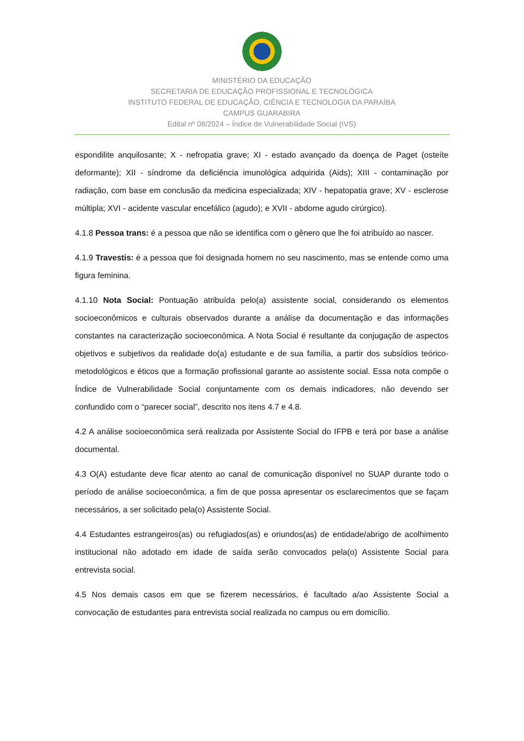MINISTÉRIO DA EDUCAÇÃO
SECRETARIA DE EDUCAÇÃO PROFISSIONAL E TECNOLÓGICA
INSTITUTO FEDERAL DE EDUCAÇÃO, CIÊNCIA E TECNOLOGIA DA PARAÍBA
CAMPUS GUARABIRA
Edital nº 08/2024 – Índice de Vulnerabilidade Social (IVS)
espondilite anquilosante; X - nefropatia grave; XI - estado avançado da doença de Paget (osteíte deformante); XII - síndrome da deficiência imunológica adquirida (Aids); XIII - contaminação por radiação, com base em conclusão da medicina especializada; XIV - hepatopatia grave; XV - esclerose múltipla; XVI - acidente vascular encefálico (agudo); e XVII - abdome agudo cirúrgico).
4.1.8 Pessoa trans: é a pessoa que não se identifica com o gênero que lhe foi atribuído ao nascer.
4.1.9 Travestis: é a pessoa que foi designada homem no seu nascimento, mas se entende como uma figura feminina.
4.1.10 Nota Social: Pontuação atribuída pelo(a) assistente social, considerando os elementos socioeconômicos e culturais observados durante a análise da documentação e das informações constantes na caracterização socioeconômica. A Nota Social é resultante da conjugação de aspectos objetivos e subjetivos da realidade do(a) estudante e de sua família, a partir dos subsídios teórico-metodológicos e éticos que a formação profissional garante ao assistente social. Essa nota compõe o Índice de Vulnerabilidade Social conjuntamente com os demais indicadores, não devendo ser confundido com o “parecer social”, descrito nos itens 4.7 e 4.8.
4.2 A análise socioeconômica será realizada por Assistente Social do IFPB e terá por base a análise documental.
4.3 O(A) estudante deve ficar atento ao canal de comunicação disponível no SUAP durante todo o período de análise socioeconômica, a fim de que possa apresentar os esclarecimentos que se façam necessários, a ser solicitado pela(o) Assistente Social.
4.4 Estudantes estrangeiros(as) ou refugiados(as) e oriundos(as) de entidade/abrigo de acolhimento institucional não adotado em idade de saída serão convocados pela(o) Assistente Social para entrevista social.
4.5 Nos demais casos em que se fizerem necessários, é facultado a/ao Assistente Social a convocação de estudantes para entrevista social realizada no campus ou em domicílio.